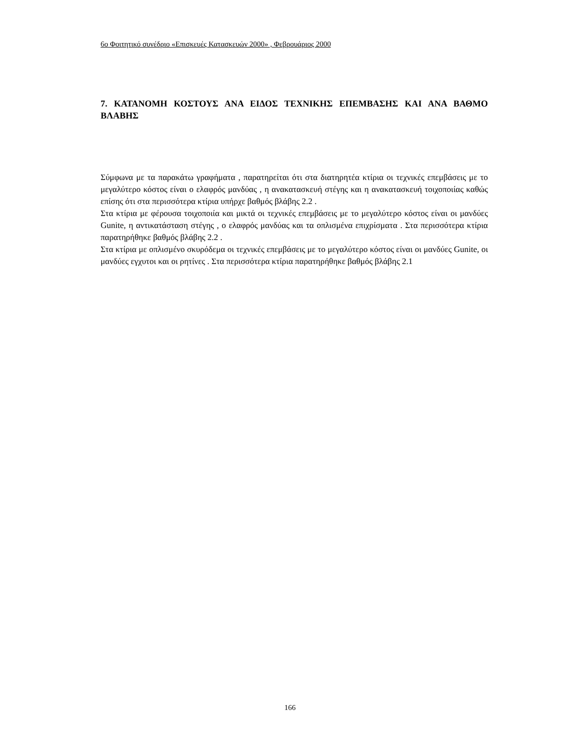6ο Φοιτητικό συνέδριο «Επισκευές Κατασκευών 2000» , Φεβρουάριος 2000
7. ΚΑΤΑΝΟΜΗ ΚΟΣΤΟΥΣ ΑΝΑ ΕΙΔΟΣ ΤΕΧΝΙΚΗΣ ΕΠΕΜΒΑΣΗΣ ΚΑΙ ΑΝΑ ΒΑΘΜΟ ΒΛΑΒΗΣ
Σύμφωνα με τα παρακάτω γραφήματα , παρατηρείται ότι στα διατηρητέα κτίρια οι τεχνικές επεμβάσεις με το μεγαλύτερο κόστος είναι ο ελαφρός μανδύας , η ανακατασκευή στέγης και η ανακατασκευή τοιχοποιίας καθώς επίσης ότι στα περισσότερα κτίρια υπήρχε βαθμός βλάβης 2.2 .
Στα κτίρια με φέρουσα τοιχοποιία και μικτά οι τεχνικές επεμβάσεις με το μεγαλύτερο κόστος είναι οι μανδύες Gunite, η αντικατάσταση στέγης , ο ελαφρός μανδύας και τα οπλισμένα επιχρίσματα . Στα περισσότερα κτίρια παρατηρήθηκε βαθμός βλάβης 2.2 .
Στα κτίρια με οπλισμένο σκυρόδεμα οι τεχνικές επεμβάσεις με το μεγαλύτερο κόστος είναι οι μανδύες Gunite, οι μανδύες εγχυτοι και οι ρητίνες . Στα περισσότερα κτίρια παρατηρήθηκε βαθμός βλάβης 2.1
166